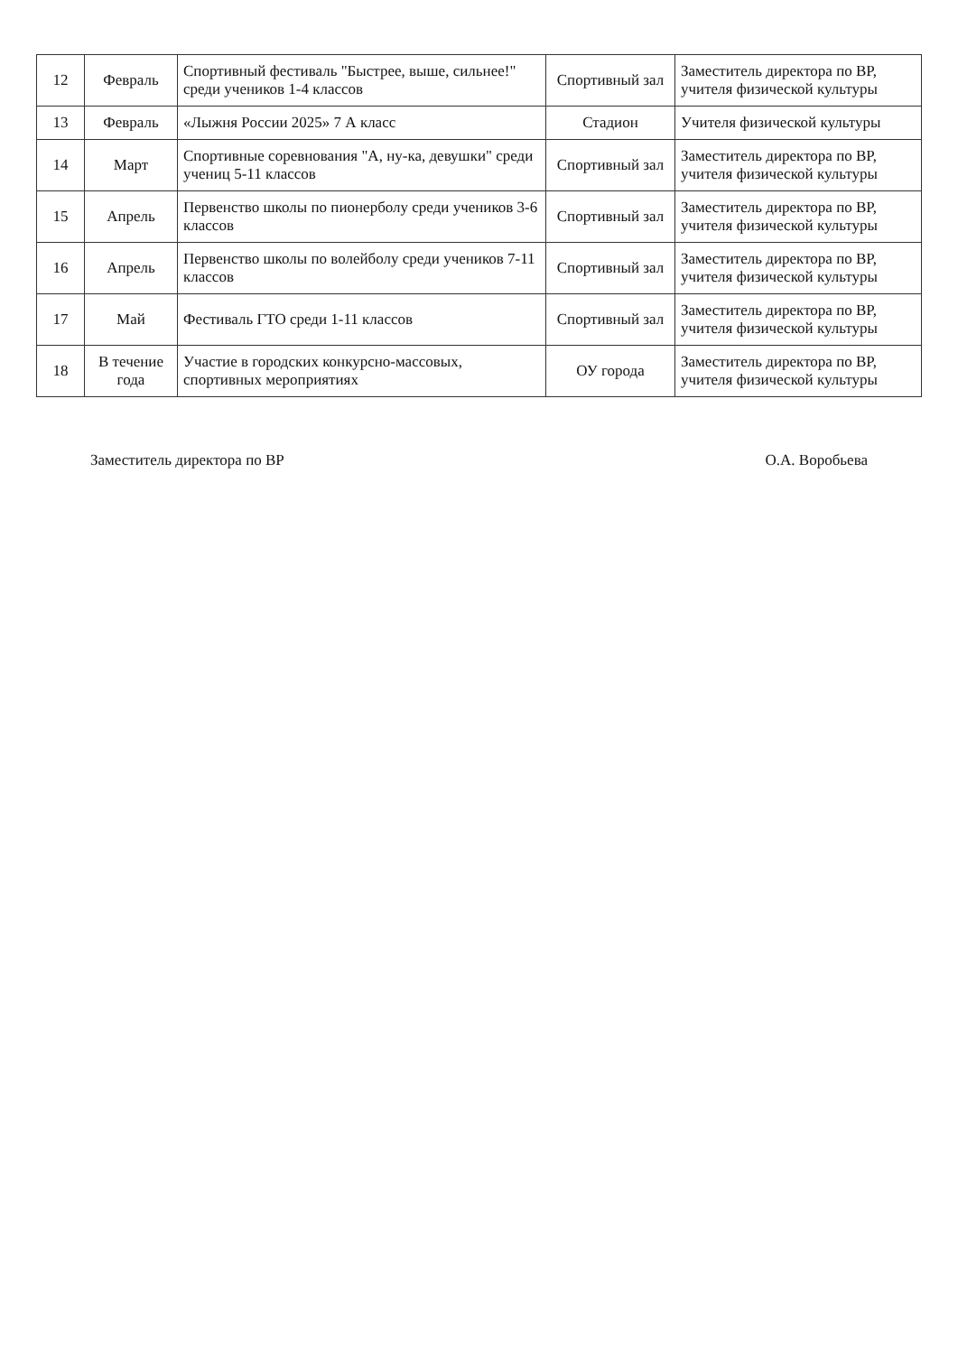| 12 | Февраль | Спортивный фестиваль "Быстрее, выше, сильнее!" среди учеников 1-4 классов | Спортивный зал | Заместитель директора по ВР, учителя физической культуры |
| 13 | Февраль | «Лыжня России 2025» 7 А класс | Стадион | Учителя физической культуры |
| 14 | Март | Спортивные соревнования "А, ну-ка, девушки" среди учениц 5-11 классов | Спортивный зал | Заместитель директора по ВР, учителя физической культуры |
| 15 | Апрель | Первенство школы по пионерболу среди учеников 3-6 классов | Спортивный зал | Заместитель директора по ВР, учителя физической культуры |
| 16 | Апрель | Первенство школы по волейболу среди учеников 7-11 классов | Спортивный зал | Заместитель директора по ВР, учителя физической культуры |
| 17 | Май | Фестиваль ГТО среди 1-11 классов | Спортивный зал | Заместитель директора по ВР, учителя физической культуры |
| 18 | В течение года | Участие в городских конкурсно-массовых, спортивных мероприятиях | ОУ города | Заместитель директора по ВР, учителя физической культуры |
Заместитель директора по ВР О.А. Воробьева